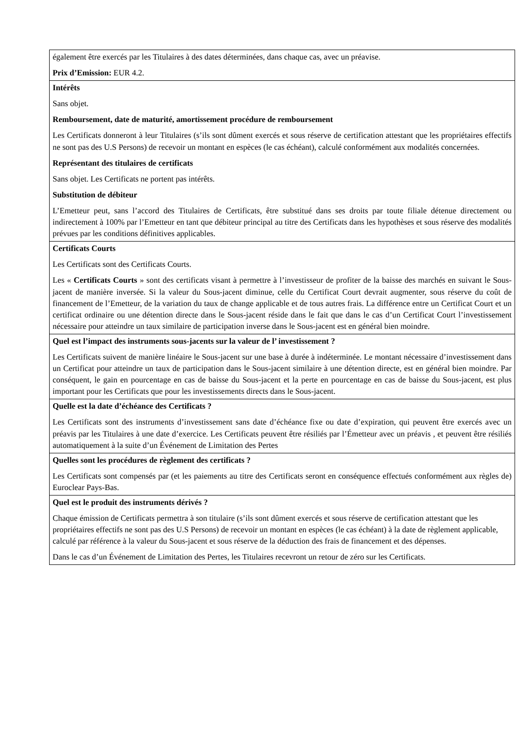| également être exercés par les Titulaires à des dates déterminées, dans chaque cas, avec un préavise. Prix d’Emission: EUR 4.2. |
| Intérêts Sans objet. Remboursement, date de maturité, amortissement procédure de remboursement Les Certificats donneront à leur Titulaires (s’ils sont dûment exercés et sous réserve de certification attestant que les propriétaires effectifs ne sont pas des U.S Persons) de recevoir un montant en espèces (le cas échéant), calculé conformément aux modalités concernées. Représentant des titulaires de certificats Sans objet. Les Certificats ne portent pas intérêts. Substitution de débiteur L’Emetteur peut, sans l’accord des Titulaires de Certificats, être substitué dans ses droits par toute filiale détenue directement ou indirectement à 100% par l’Emetteur en tant que débiteur principal au titre des Certificats dans les hypothèses et sous réserve des modalités prévues par les conditions définitives applicables. |
| Certificats Courts Les Certificats sont des Certificats Courts. Les « Certificats Courts » sont des certificats visant à permettre à l’investisseur de profiter de la baisse des marchés en suivant le Sous-jacent de manière inversée. Si la valeur du Sous-jacent diminue, celle du Certificat Court devrait augmenter, sous réserve du coût de financement de l’Emetteur, de la variation du taux de change applicable et de tous autres frais. La différence entre un Certificat Court et un certificat ordinaire ou une détention directe dans le Sous-jacent réside dans le fait que dans le cas d’un Certificat Court l’investissement nécessaire pour atteindre un taux similaire de participation inverse dans le Sous-jacent est en général bien moindre. |
| Quel est l’impact des instruments sous-jacents sur la valeur de l’ investissement ? Les Certificats suivent de manière linéaire le Sous-jacent sur une base à durée à indéterminée. Le montant nécessaire d’investissement dans un Certificat pour atteindre un taux de participation dans le Sous-jacent similaire à une détention directe, est en général bien moindre. Par conséquent, le gain en pourcentage en cas de baisse du Sous-jacent et la perte en pourcentage en cas de baisse du Sous-jacent, est plus important pour les Certificats que pour les investissements directs dans le Sous-jacent. |
| Quelle est la date d’échéance des Certificats ? Les Certificats sont des instruments d’investissement sans date d’échéance fixe ou date d’expiration, qui peuvent être exercés avec un préavis par les Titulaires à une date d’exercice. Les Certificats peuvent être résiliés par l’Émetteur avec un préavis , et peuvent être résiliés automatiquement à la suite d’un Événement de Limitation des Pertes |
| Quelles sont les procédures de règlement des certificats ? Les Certificats sont compensés par (et les paiements au titre des Certificats seront en conséquence effectués conformément aux règles de) Euroclear Pays-Bas. |
| Quel est le produit des instruments dérivés ? Chaque émission de Certificats permettra à son titulaire (s’ils sont dûment exercés et sous réserve de certification attestant que les propriétaires effectifs ne sont pas des U.S Persons) de recevoir un montant en espèces (le cas échéant) à la date de règlement applicable, calculé par référence à la valeur du Sous-jacent et sous réserve de la déduction des frais de financement et des dépenses. Dans le cas d’un Événement de Limitation des Pertes, les Titulaires recevront un retour de zéro sur les Certificats. |